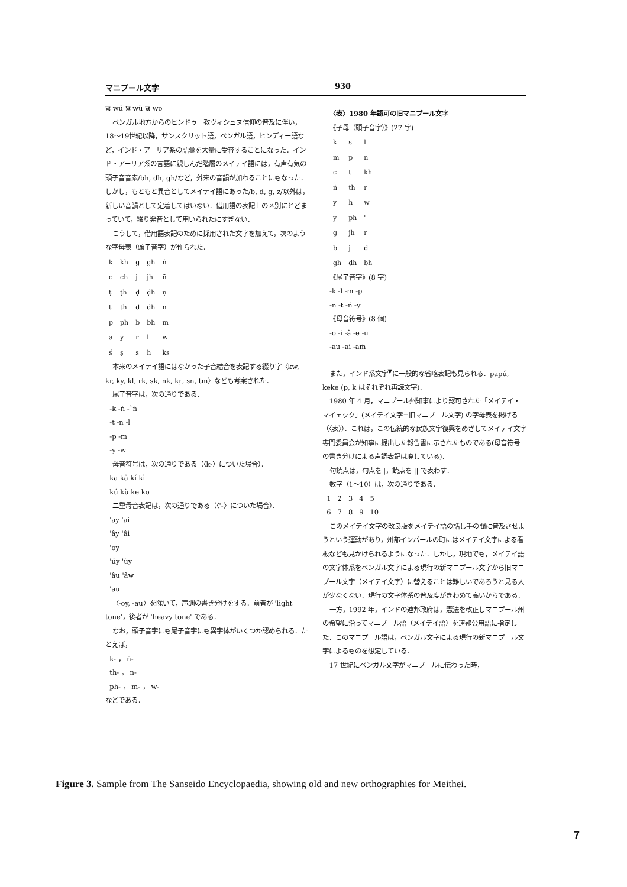マニプール文字 930
ꯎ wú ꯎ wù ꯎ wo
ベンガル地方からのヒンドゥー教ヴィシュヌ信仰の普及に伴い，18～19世紀以降，サンスクリット語，ベンガル語，ヒンディー語など，インド・アーリア系の語彙を大量に受容することになった．インド・アーリア系の言語に親しんだ階層のメイテイ語には，有声有気の頭子音音素/bh, dh, gh/など，外来の音韻が加わることにもなった．しかし，もともと異音としてメイテイ語にあった/b, d, g, z/以外は，新しい音韻として定着してはいない．借用語の表記上の区別にとどまっていて，綴り発音として用いられたにすぎない．
こうして，借用語表記のために採用された文字を加えて，次のような字母表（頭子音字）が作られた．
| k | kh | g | gh | ṅ |
| c | ch | j | jh | ñ |
| ṭ | ṭh | ḍ | ḍh | ṇ |
| t | th | d | dh | n |
| p | ph | b | bh | m |
| a | y | r | l | w |
| ś | ṣ | s | h | ks |
本来のメイテイ語にはなかった子音結合を表記する綴り字〈kw, kr, ky, kl, rk, sk, ṅk, kṛ, sn, tm〉なども考案された．
尾子音字は，次の通りである．
-k -ṅ -`ṅ
-t -n -l
-p -m
-y -w
母音符号は，次の通りである（〈k-〉についた場合）．
ka kâ kí kì
kú kù ke ko
二重母音表記は，次の通りである（〈'-〉についた場合）．
'ay 'ai
'ây 'âi
'oy
'úy 'ùy
'âu 'âw
'au
〈-oy, -au〉を除いて，声調の書き分けをする．前者が 'light tone'，後者が 'heavy tone' である．
なお，頭子音字にも尾子音字にも異字体がいくつか認められる．たとえば，
k- ， ṅ-
th- ， n-
ph- ， m- ， w-
などである．
〈表〉1980 年認可の旧マニプール文字
《子母（頭子音字）》(27 字)
| k | s | l |
| m | p | n |
| c | t | kh |
| ṅ | th | r |
| y | h | w |
| y | ph | ' |
| g | jh | r |
| b | j | d |
| gh | dh | bh |
《尾子音字》(8 字)
-k -l -m -p
-n -t -ṅ -y
《母音符号》(8 個)
-o -i -â -e -u
-au -ai -aṁ
また，インド系文字<sup>▼</sup>に一般的な省略表記も見られる．papú, keke (p, k はそれぞれ再読文字)．
1980 年 4 月，マニプール州知事により認可された「メイテイ・マイェック」(メイテイ文字=旧マニプール文字) の字母表を掲げる（〈表〉）．これは，この伝統的な民族文字復興をめざしてメイテイ文字専門委員会が知事に提出した報告書に示されたものである(母音符号の書き分けによる声調表記は廃している)．
句読点は，句点を |，読点を || で表わす．
数字（1～10）は，次の通りである．
1 2 3 4 5
6 7 8 9 10
このメイテイ文字の改良版をメイテイ語の話し手の間に普及させようという運動があり，州都インパールの町にはメイテイ文字による看板なども見かけられるようになった．しかし，現地でも，メイテイ語の文字体系をベンガル文字による現行の新マニプール文字から旧マニプール文字（メイテイ文字）に替えることは難しいであろうと見る人が少なくない．現行の文字体系の普及度がきわめて高いからである．
一方，1992 年，インドの連邦政府は，憲法を改正しマニプール州の希望に沿ってマニプール語（メイテイ語）を連邦公用語に指定した．このマニプール語は，ベンガル文字による現行の新マニプール文字によるものを想定している．
17 世紀にベンガル文字がマニプールに伝わった時，
Figure 3. Sample from The Sanseido Encyclopaedia, showing old and new orthographies for Meithei.
7